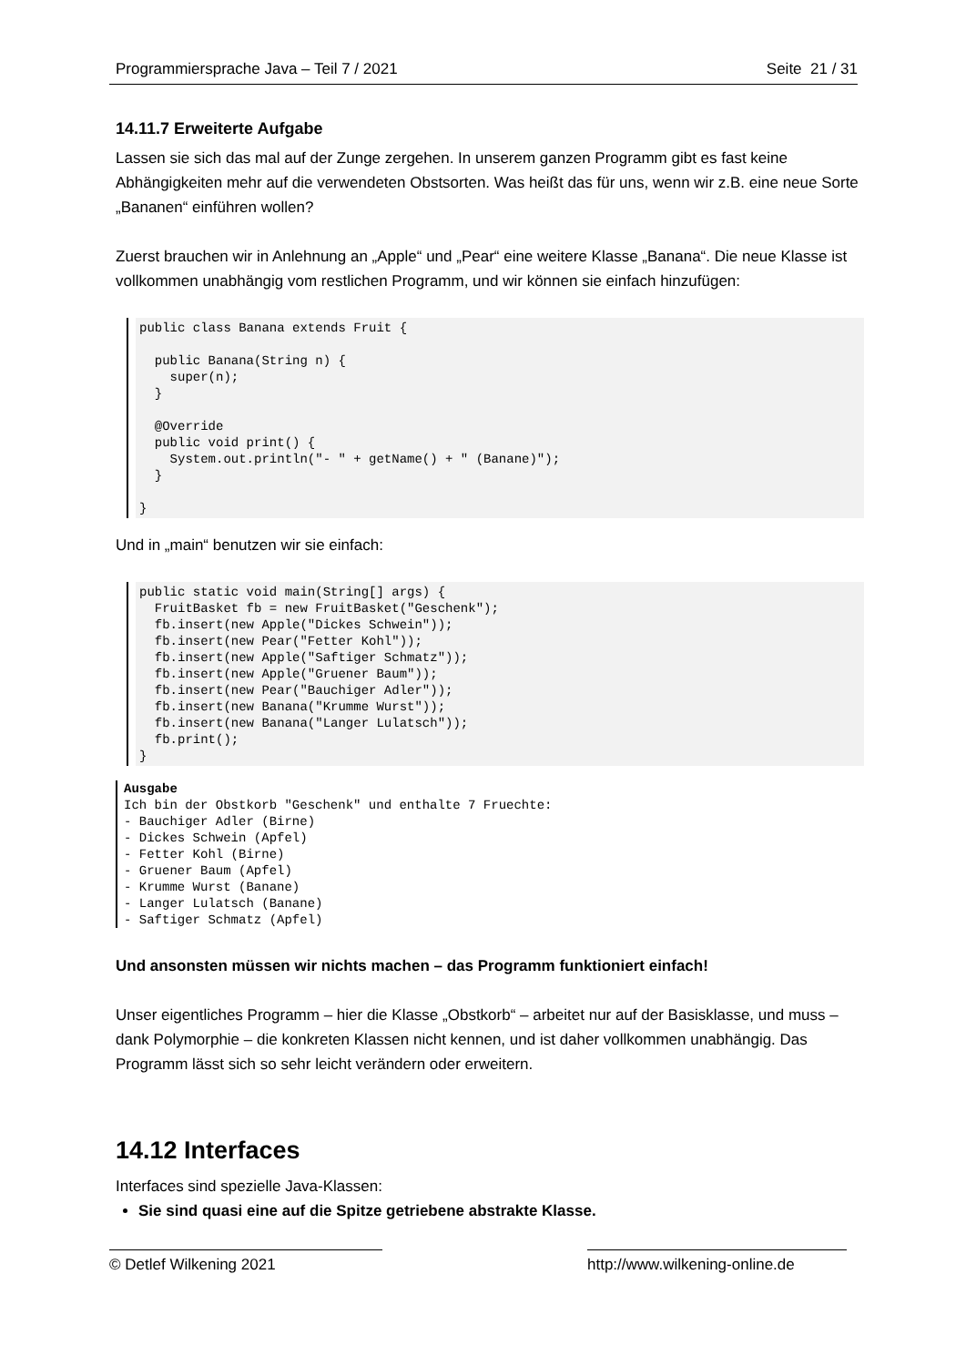Programmiersprache Java – Teil 7 / 2021 Seite 21 / 31
14.11.7 Erweiterte Aufgabe
Lassen sie sich das mal auf der Zunge zergehen. In unserem ganzen Programm gibt es fast keine Abhängigkeiten mehr auf die verwendeten Obstsorten. Was heißt das für uns, wenn wir z.B. eine neue Sorte „Bananen“ einführen wollen?
Zuerst brauchen wir in Anlehnung an „Apple“ und „Pear“ eine weitere Klasse „Banana“. Die neue Klasse ist vollkommen unabhängig vom restlichen Programm, und wir können sie einfach hinzufügen:
public class Banana extends Fruit {

  public Banana(String n) {
    super(n);
  }

  @Override
  public void print() {
    System.out.println("- " + getName() + " (Banane)");
  }

}
Und in „main“ benutzen wir sie einfach:
public static void main(String[] args) {
  FruitBasket fb = new FruitBasket("Geschenk");
  fb.insert(new Apple("Dickes Schwein"));
  fb.insert(new Pear("Fetter Kohl"));
  fb.insert(new Apple("Saftiger Schmatz"));
  fb.insert(new Apple("Gruener Baum"));
  fb.insert(new Pear("Bauchiger Adler"));
  fb.insert(new Banana("Krumme Wurst"));
  fb.insert(new Banana("Langer Lulatsch"));
  fb.print();
}
Ausgabe
Ich bin der Obstkorb "Geschenk" und enthalte 7 Fruechte:
- Bauchiger Adler (Birne)
- Dickes Schwein (Apfel)
- Fetter Kohl (Birne)
- Gruener Baum (Apfel)
- Krumme Wurst (Banane)
- Langer Lulatsch (Banane)
- Saftiger Schmatz (Apfel)
Und ansonsten müssen wir nichts machen – das Programm funktioniert einfach!
Unser eigentliches Programm – hier die Klasse „Obstkorb“ – arbeitet nur auf der Basisklasse, und muss – dank Polymorphie – die konkreten Klassen nicht kennen, und ist daher vollkommen unabhängig. Das Programm lässt sich so sehr leicht verändern oder erweitern.
14.12 Interfaces
Interfaces sind spezielle Java-Klassen:
Sie sind quasi eine auf die Spitze getriebene abstrakte Klasse.
© Detlef Wilkening 2021 http://www.wilkening-online.de